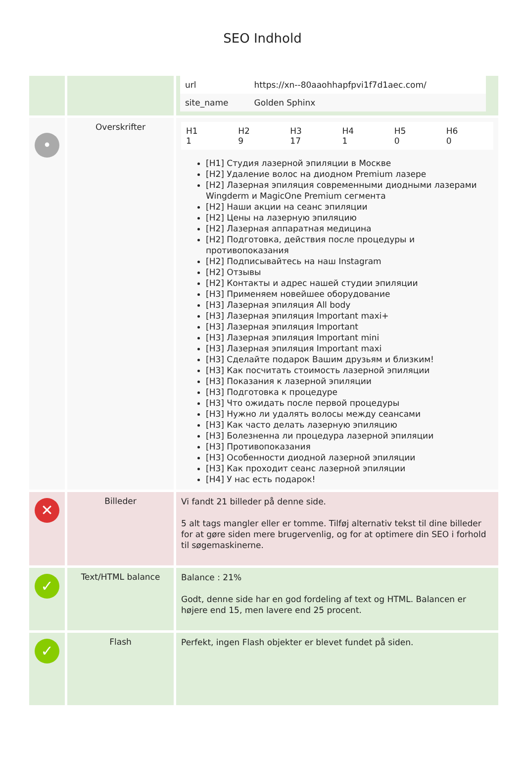SEO Indhold
| | | / url / https://xn--80aaohhapfpvi1f7d1aec.com/ / / site_name / Golden Sphinx / |
| • | Overskrifter | / H1 1 / H2 9 / H3 17 / H4 1 / H5 0 / H6 0 / [H1] Студия лазерной эпиляции в Москве [H2] Удаление волос на диодном Premium лазере [H2] Лазерная эпиляция современными диодными лазерами Wingderm и MagicOne Premium сегмента [H2] Наши акции на сеанс эпиляции [H2] Цены на лазерную эпиляцию [H2] Лазерная аппаратная медицина [H2] Подготовка, действия после процедуры и противопоказания [H2] Подписывайтесь на наш Instagram [H2] Отзывы [H2] Контакты и адрес нашей студии эпиляции [H3] Применяем новейшее оборудование [H3] Лазерная эпиляция All body [H3] Лазерная эпиляция Important maxi+ [H3] Лазерная эпиляция Important [H3] Лазерная эпиляция Important mini [H3] Лазерная эпиляция Important maxi [H3] Сделайте подарок Вашим друзьям и близким! [H3] Как посчитать стоимость лазерной эпиляции [H3] Показания к лазерной эпиляции [H3] Подготовка к процедуре [H3] Что ожидать после первой процедуры [H3] Нужно ли удалять волосы между сеансами [H3] Как часто делать лазерную эпиляцию [H3] Болезненна ли процедура лазерной эпиляции [H3] Противопоказания [H3] Особенности диодной лазерной эпиляции [H3] Как проходит сеанс лазерной эпиляции [H4] У нас есть подарок! |
| ✕ | Billeder | Vi fandt 21 billeder på denne side. 5 alt tags mangler eller er tomme. Tilføj alternativ tekst til dine billeder for at gøre siden mere brugervenlig, og for at optimere din SEO i forhold til søgemaskinerne. |
| ✓ | Text/HTML balance | Balance : 21% Godt, denne side har en god fordeling af text og HTML. Balancen er højere end 15, men lavere end 25 procent. |
| ✓ | Flash | Perfekt, ingen Flash objekter er blevet fundet på siden. |